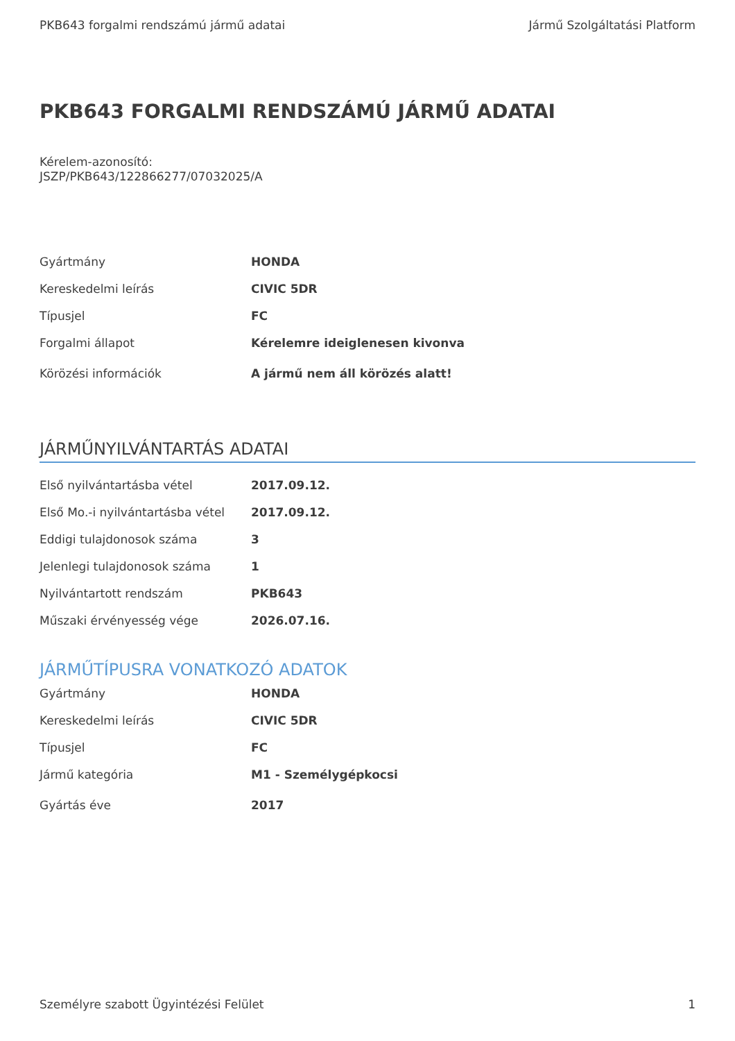PKB643 forgalmi rendszámú jármű adatai Jármű Szolgáltatási Platform
PKB643 FORGALMI RENDSZÁMÚ JÁRMŰ ADATAI
Kérelem-azonosító:
JSZP/PKB643/122866277/07032025/A
| Gyártmány | HONDA |
| Kereskedelmi leírás | CIVIC 5DR |
| Típusjel | FC |
| Forgalmi állapot | Kérelemre ideiglenesen kivonva |
| Körözési információk | A jármű nem áll körözés alatt! |
JÁRMŰNYILVÁNTARTÁS ADATAI
| Első nyilvántartásba vétel | 2017.09.12. |
| Első Mo.-i nyilvántartásba vétel | 2017.09.12. |
| Eddigi tulajdonosok száma | 3 |
| Jelenlegi tulajdonosok száma | 1 |
| Nyilvántartott rendszám | PKB643 |
| Műszaki érvényesség vége | 2026.07.16. |
JÁRMŰTÍPUSRA VONATKOZÓ ADATOK
| Gyártmány | HONDA |
| Kereskedelmi leírás | CIVIC 5DR |
| Típusjel | FC |
| Jármű kategória | M1 - Személygépkocsi |
| Gyártás éve | 2017 |
Személyre szabott Ügyintézési Felület 1